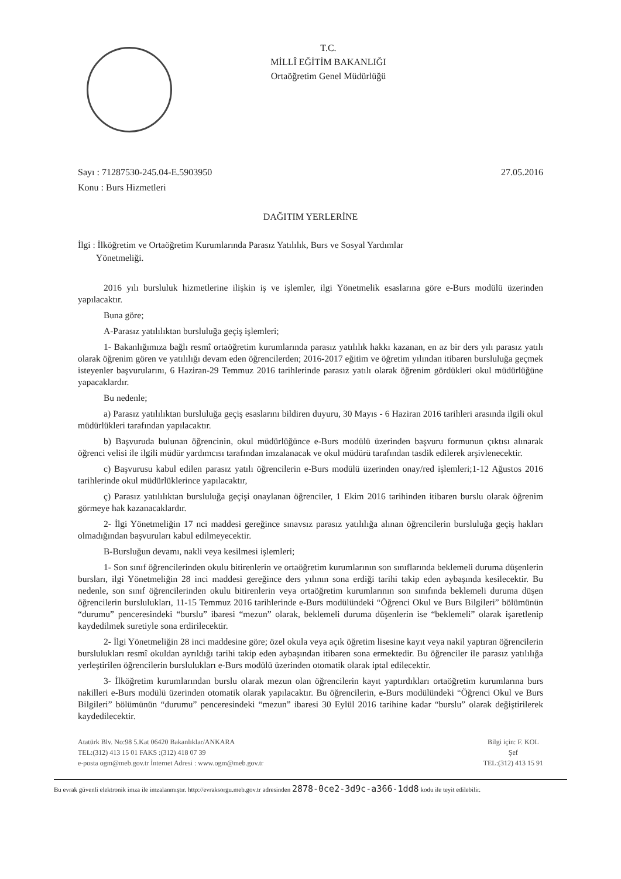T.C.
MİLLÎ EĞİTİM BAKANLIĞI
Ortaöğretim Genel Müdürlüğü
Sayı : 71287530-245.04-E.5903950
Konu : Burs Hizmetleri
27.05.2016
DAĞITIM YERLERİNE
İlgi : İlköğretim ve Ortaöğretim Kurumlarında Parasız Yatılılık, Burs ve Sosyal Yardımlar
Yönetmeliği.
2016 yılı bursluluk hizmetlerine ilişkin iş ve işlemler, ilgi Yönetmelik esaslarına göre e-Burs modülü üzerinden yapılacaktır.
Buna göre;
A-Parasız yatılılıktan bursluluğa geçiş işlemleri;
1- Bakanlığımıza bağlı resmî ortaöğretim kurumlarında parasız yatılılık hakkı kazanan, en az bir ders yılı parasız yatılı olarak öğrenim gören ve yatılılığı devam eden öğrencilerden; 2016-2017 eğitim ve öğretim yılından itibaren bursluluğa geçmek isteyenler başvurularını, 6 Haziran-29 Temmuz 2016 tarihlerinde parasız yatılı olarak öğrenim gördükleri okul müdürlüğüne yapacaklardır.
Bu nedenle;
a) Parasız yatılılıktan bursluluğa geçiş esaslarını bildiren duyuru, 30 Mayıs - 6 Haziran 2016 tarihleri arasında ilgili okul müdürlükleri tarafından yapılacaktır.
b) Başvuruda bulunan öğrencinin, okul müdürlüğünce e-Burs modülü üzerinden başvuru formunun çıktısı alınarak öğrenci velisi ile ilgili müdür yardımcısı tarafından imzalanacak ve okul müdürü tarafından tasdik edilerek arşivlenecektir.
c) Başvurusu kabul edilen parasız yatılı öğrencilerin e-Burs modülü üzerinden onay/red işlemleri;1-12 Ağustos 2016 tarihlerinde okul müdürlüklerince yapılacaktır,
ç) Parasız yatılılıktan bursluluğa geçişi onaylanan öğrenciler, 1 Ekim 2016 tarihinden itibaren burslu olarak öğrenim görmeye hak kazanacaklardır.
2- İlgi Yönetmeliğin 17 nci maddesi gereğince sınavsız parasız yatılılığa alınan öğrencilerin bursluluğa geçiş hakları olmadığından başvuruları kabul edilmeyecektir.
B-Bursluğun devamı, nakli veya kesilmesi işlemleri;
1- Son sınıf öğrencilerinden okulu bitirenlerin ve ortaöğretim kurumlarının son sınıflarında beklemeli duruma düşenlerin bursları, ilgi Yönetmeliğin 28 inci maddesi gereğince ders yılının sona erdiği tarihi takip eden aybaşında kesilecektir. Bu nedenle, son sınıf öğrencilerinden okulu bitirenlerin veya ortaöğretim kurumlarının son sınıfında beklemeli duruma düşen öğrencilerin burslulukları, 11-15 Temmuz 2016 tarihlerinde e-Burs modülündeki “Öğrenci Okul ve Burs Bilgileri” bölümünün “durumu” penceresindeki “burslu” ibaresi “mezun” olarak, beklemeli duruma düşenlerin ise “beklemeli” olarak işaretlenip kaydedilmek suretiyle sona erdirilecektir.
2- İlgi Yönetmeliğin 28 inci maddesine göre; özel okula veya açık öğretim lisesine kayıt veya nakil yaptıran öğrencilerin burslulukları resmî okuldan ayrıldığı tarihi takip eden aybaşından itibaren sona ermektedir. Bu öğrenciler ile parasız yatılılığa yerleştirilen öğrencilerin burslulukları e-Burs modülü üzerinden otomatik olarak iptal edilecektir.
3- İlköğretim kurumlarından burslu olarak mezun olan öğrencilerin kayıt yaptırdıkları ortaöğretim kurumlarına burs nakilleri e-Burs modülü üzerinden otomatik olarak yapılacaktır. Bu öğrencilerin, e-Burs modülündeki “Öğrenci Okul ve Burs Bilgileri” bölümünün “durumu” penceresindeki “mezun” ibaresi 30 Eylül 2016 tarihine kadar “burslu” olarak değiştirilerek kaydedilecektir.
Atatürk Blv. No:98 5.Kat 06420 Bakanlıklar/ANKARA
TEL:(312) 413 15 01 FAKS :(312) 418 07 39
e-posta ogm@meb.gov.tr İnternet Adresi : www.ogm@meb.gov.tr
Bilgi için: F. KOL
Şef
TEL:(312) 413 15 91
Bu evrak güvenli elektronik imza ile imzalanmıştır. http://evraksorgu.meb.gov.tr adresinden 2878-0ce2-3d9c-a366-1dd8 kodu ile teyit edilebilir.